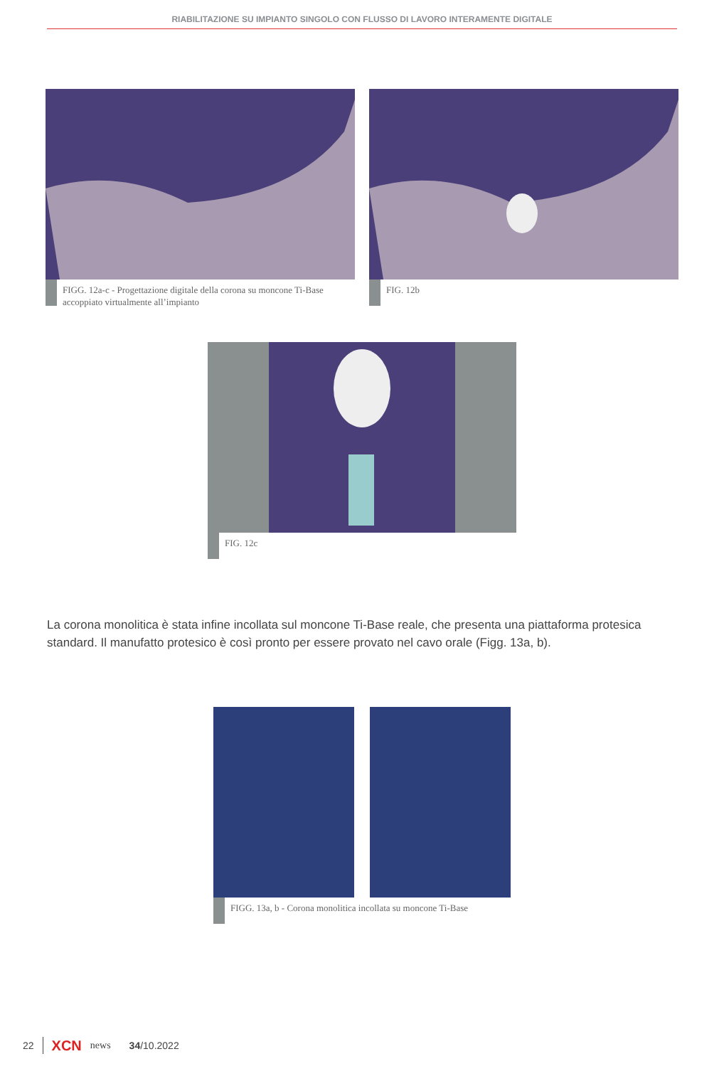RIABILITAZIONE SU IMPIANTO SINGOLO CON FLUSSO DI LAVORO INTERAMENTE DIGITALE
FIGG. 12a-c - Progettazione digitale della corona su moncone Ti-Base accoppiato virtualmente all’impianto
FIG. 12b
FIG. 12c
La corona monolitica è stata infine incollata sul moncone Ti-Base reale, che presenta una piattaforma protesica standard. Il manufatto protesico è così pronto per essere provato nel cavo orale (Figg. 13a, b).
FIGG. 13a, b - Corona monolitica incollata su moncone Ti-Base
22 XCN news 34/10.2022